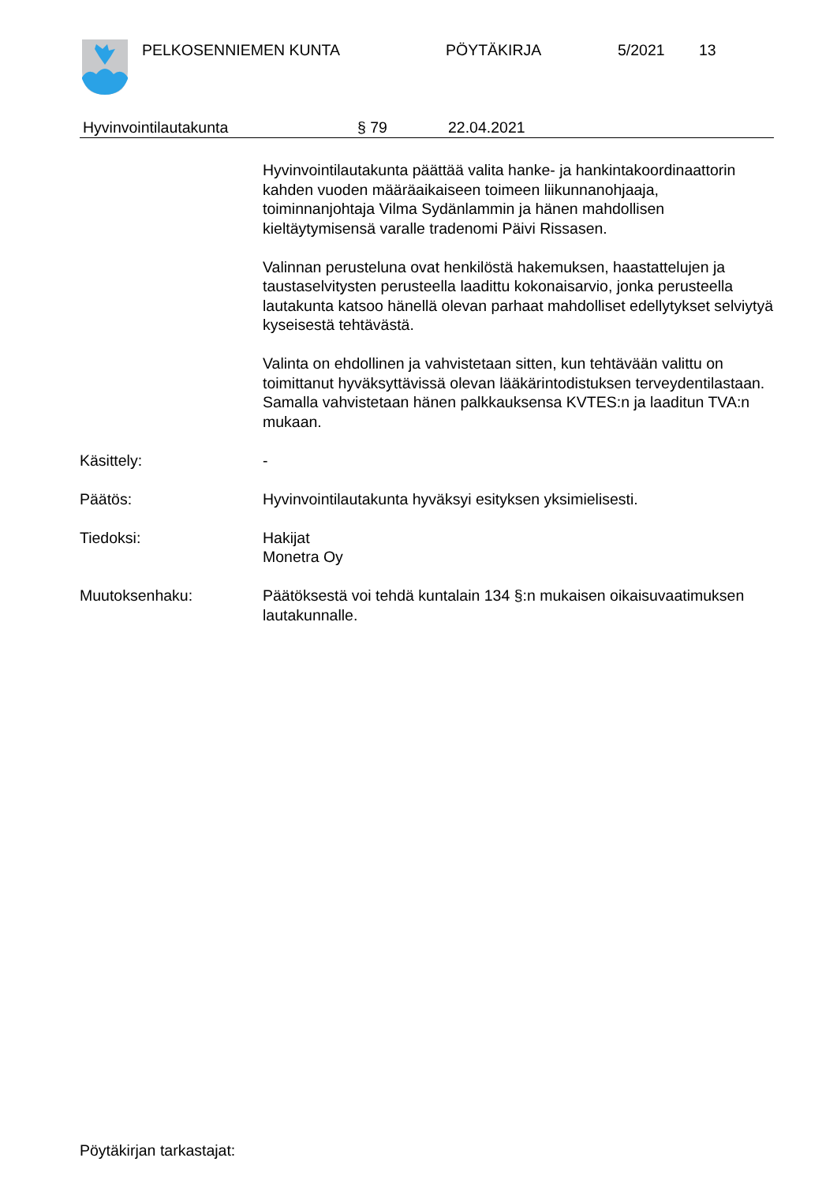PELKOSENNIEMEN KUNTA PÖYTÄKIRJA 5/2021 13
Hyvinvointilautakunta § 79 22.04.2021
Hyvinvointilautakunta päättää valita hanke- ja hankintakoordinaattorin kahden vuoden määräaikaiseen toimeen liikunnanohjaaja, toiminnanjohtaja Vilma Sydänlammin ja hänen mahdollisen kieltäytymisensä varalle tradenomi Päivi Rissasen.
Valinnan perusteluna ovat henkilöstä hakemuksen, haastattelujen ja taustaselvitysten perusteella laadittu kokonaisarvio, jonka perusteella lautakunta katsoo hänellä olevan parhaat mahdolliset edellytykset selviytyä kyseisestä tehtävästä.
Valinta on ehdollinen ja vahvistetaan sitten, kun tehtävään valittu on toimittanut hyväksyttävissä olevan lääkärintodistuksen terveydentilastaan. Samalla vahvistetaan hänen palkkauksensa KVTES:n ja laaditun TVA:n mukaan.
Käsittely: -
Päätös: Hyvinvointilautakunta hyväksyi esityksen yksimielisesti.
Tiedoksi: Hakijat
Monetra Oy
Muutoksenhaku: Päätöksestä voi tehdä kuntalain 134 §:n mukaisen oikaisuvaatimuksen lautakunnalle.
Pöytäkirjan tarkastajat: